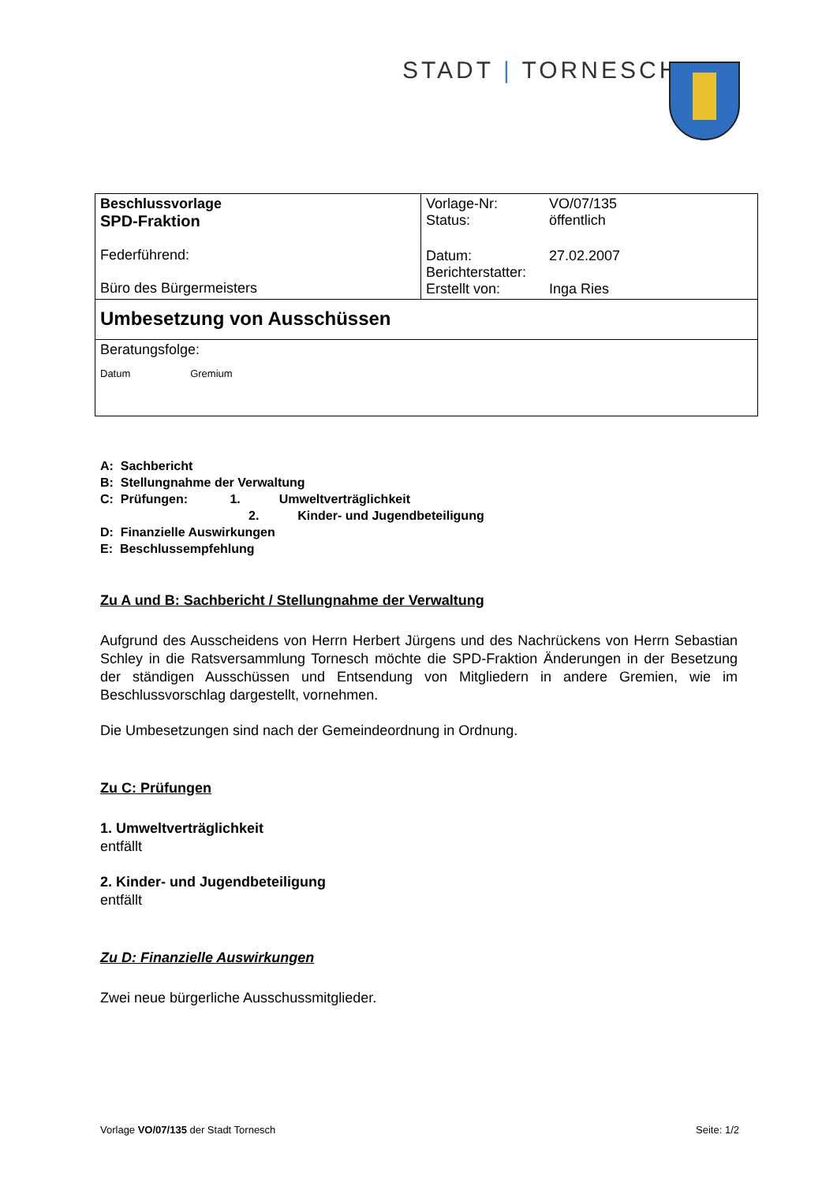STADT | TORNESCH
| Beschlussvorlage SPD-Fraktion Federführend: Büro des Bürgermeisters | / Vorlage-Nr: / VO/07/135 / / Status: / öffentlich / / Datum: / 27.02.2007 / / Berichterstatter: / / / Erstellt von: / Inga Ries / |
| Umbesetzung von Ausschüssen | |
| Beratungsfolge: Datum Gremium | |
A: Sachbericht
B: Stellungnahme der Verwaltung
C: Prüfungen: 1. Umweltverträglichkeit
2. Kinder- und Jugendbeteiligung
D: Finanzielle Auswirkungen
E: Beschlussempfehlung
Zu A und B: Sachbericht / Stellungnahme der Verwaltung
Aufgrund des Ausscheidens von Herrn Herbert Jürgens und des Nachrückens von Herrn Sebastian Schley in die Ratsversammlung Tornesch möchte die SPD-Fraktion Änderungen in der Besetzung der ständigen Ausschüssen und Entsendung von Mitgliedern in andere Gremien, wie im Beschlussvorschlag dargestellt, vornehmen.
Die Umbesetzungen sind nach der Gemeindeordnung in Ordnung.
Zu C: Prüfungen
1. Umweltverträglichkeit
entfällt
2. Kinder- und Jugendbeteiligung
entfällt
Zu D: Finanzielle Auswirkungen
Zwei neue bürgerliche Ausschussmitglieder.
Vorlage VO/07/135 der Stadt Tornesch Seite: 1/2